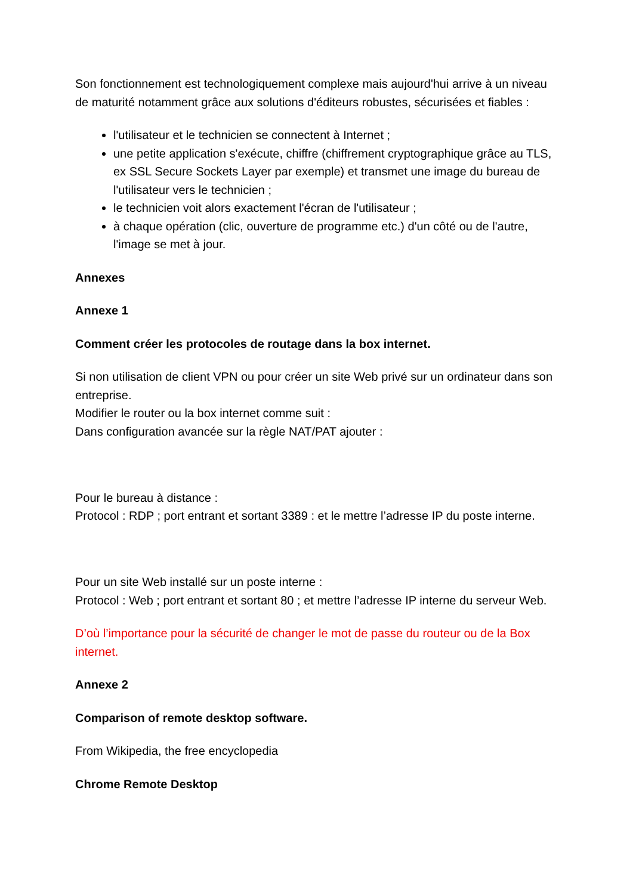Son fonctionnement est technologiquement complexe mais aujourd'hui arrive à un niveau de maturité notamment grâce aux solutions d'éditeurs robustes, sécurisées et fiables :
l'utilisateur et le technicien se connectent à Internet ;
une petite application s'exécute, chiffre (chiffrement cryptographique grâce au TLS, ex SSL Secure Sockets Layer par exemple) et transmet une image du bureau de l'utilisateur vers le technicien ;
le technicien voit alors exactement l'écran de l'utilisateur ;
à chaque opération (clic, ouverture de programme etc.) d'un côté ou de l'autre, l'image se met à jour.
Annexes
Annexe 1
Comment créer les protocoles de routage dans la box internet.
Si non utilisation de client VPN ou pour créer un site Web privé sur un ordinateur dans son entreprise.
Modifier le router ou la box internet comme suit :
Dans configuration avancée sur la règle NAT/PAT ajouter :
Pour le bureau à distance :
Protocol : RDP ; port entrant et sortant 3389 : et le mettre l’adresse IP du poste interne.
Pour un site Web installé sur un poste interne :
Protocol : Web ; port entrant et sortant 80 ; et mettre l’adresse IP interne du serveur Web.
D’où l’importance pour la sécurité de changer le mot de passe du routeur ou de la Box internet.
Annexe 2
Comparison of remote desktop software.
From Wikipedia, the free encyclopedia
Chrome Remote Desktop